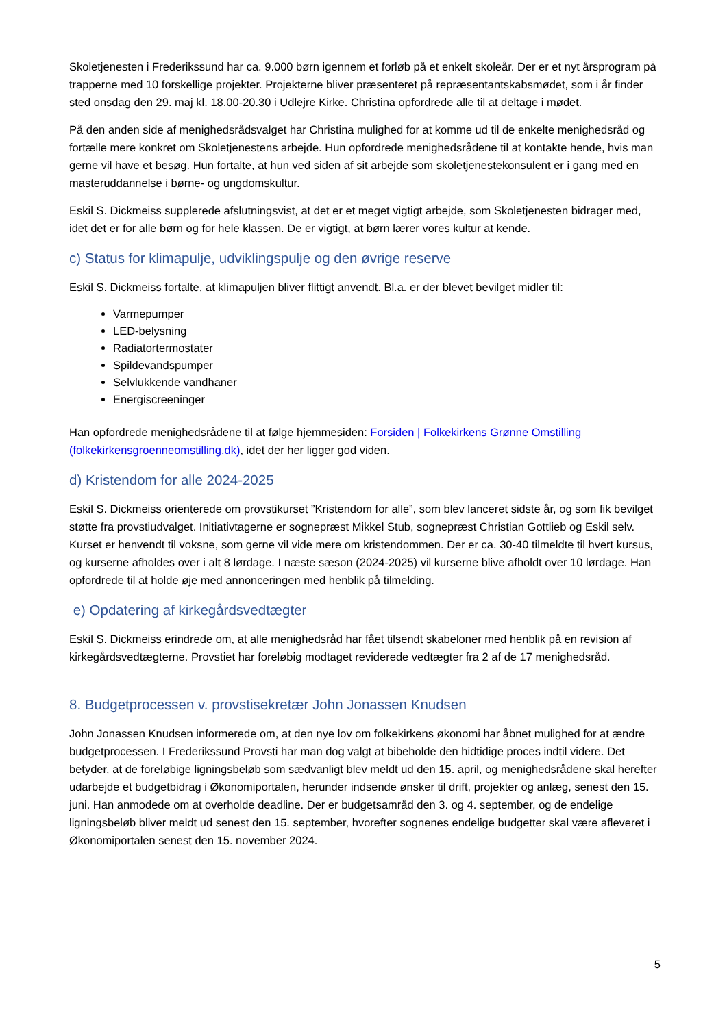Skoletjenesten i Frederikssund har ca. 9.000 børn igennem et forløb på et enkelt skoleår. Der er et nyt årsprogram på trapperne med 10 forskellige projekter. Projekterne bliver præsenteret på repræsentantskabsmødet, som i år finder sted onsdag den 29. maj kl. 18.00-20.30 i Udlejre Kirke. Christina opfordrede alle til at deltage i mødet.
På den anden side af menighedsrådsvalget har Christina mulighed for at komme ud til de enkelte menighedsråd og fortælle mere konkret om Skoletjenestens arbejde. Hun opfordrede menighedsrådene til at kontakte hende, hvis man gerne vil have et besøg. Hun fortalte, at hun ved siden af sit arbejde som skoletjenestekonsulent er i gang med en masteruddannelse i børne- og ungdomskultur.
Eskil S. Dickmeiss supplerede afslutningsvist, at det er et meget vigtigt arbejde, som Skoletjenesten bidrager med, idet det er for alle børn og for hele klassen. De er vigtigt, at børn lærer vores kultur at kende.
c) Status for klimapulje, udviklingspulje og den øvrige reserve
Eskil S. Dickmeiss fortalte, at klimapuljen bliver flittigt anvendt. Bl.a. er der blevet bevilget midler til:
Varmepumper
LED-belysning
Radiatortermostater
Spildevandspumper
Selvlukkende vandhaner
Energiscreeninger
Han opfordrede menighedsrådene til at følge hjemmesiden: Forsiden | Folkekirkens Grønne Omstilling (folkekirkensgroenneomstilling.dk), idet der her ligger god viden.
d) Kristendom for alle 2024-2025
Eskil S. Dickmeiss orienterede om provstikurset ”Kristendom for alle”, som blev lanceret sidste år, og som fik bevilget støtte fra provstiudvalget. Initiativtagerne er sognepræst Mikkel Stub, sognepræst Christian Gottlieb og Eskil selv. Kurset er henvendt til voksne, som gerne vil vide mere om kristendommen. Der er ca. 30-40 tilmeldte til hvert kursus, og kurserne afholdes over i alt 8 lørdage. I næste sæson (2024-2025) vil kurserne blive afholdt over 10 lørdage. Han opfordrede til at holde øje med annonceringen med henblik på tilmelding.
e) Opdatering af kirkegårdsvedtægter
Eskil S. Dickmeiss erindrede om, at alle menighedsråd har fået tilsendt skabeloner med henblik på en revision af kirkegårdsvedtægterne. Provstiet har foreløbig modtaget reviderede vedtægter fra 2 af de 17 menighedsråd.
8. Budgetprocessen v. provstisekretær John Jonassen Knudsen
John Jonassen Knudsen informerede om, at den nye lov om folkekirkens økonomi har åbnet mulighed for at ændre budgetprocessen. I Frederikssund Provsti har man dog valgt at bibeholde den hidtidige proces indtil videre. Det betyder, at de foreløbige ligningsbeløb som sædvanligt blev meldt ud den 15. april, og menighedsrådene skal herefter udarbejde et budgetbidrag i Økonomiportalen, herunder indsende ønsker til drift, projekter og anlæg, senest den 15. juni. Han anmodede om at overholde deadline. Der er budgetsamråd den 3. og 4. september, og de endelige ligningsbeløb bliver meldt ud senest den 15. september, hvorefter sognenes endelige budgetter skal være afleveret i Økonomiportalen senest den 15. november 2024.
5